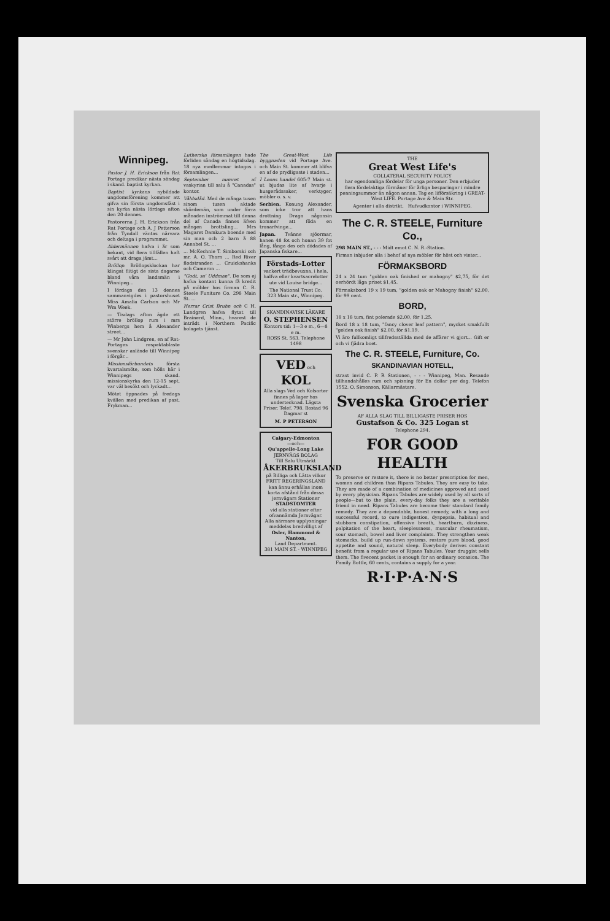Winnipeg.
Pastor J. H. Erickson från Rat Portage predikar nästa söndag i skand. baptist kyrkan.
Baptist kyrkans nybildade ungdomsförening kommer att gifva sin första ungdomsfäst i sin kyrka nästa lördags afton den 20 dennes.
Pastorerna J. H. Erickson från Rat Portage och A. J Petterson från Tyndall väntas närvara och deltaga i programmet.
Aldermännen hafva i år som bekant, vid flera tillfällen haft svårt att draga jämt...
Bröllop. Bröllopsklockan har klingat flitigt de sista dagarne bland våra landsmän i Winnipeg...
I lördags den 13 dennes sammanvigdes i pastorshuset Miss Amalia Carlson och Mr Wm Week.
— Tisdags afton ägde ett större bröllop rum i mrs Winbergs hem å Alexander street...
— Mr John Lindgren, en af Rat-Portages respektablaste svenskar anlände till Winnipeg i förgår...
Missionsförbundets första kvartalsmöte, som hölls här i Winnipegs skand. missionskyrka den 12-15 sept. var väl besökt och lyckadt...
Mötet öppnades på fredags kvällen med predikan af past. Frykman...
Lutherska församlingen hade förliden söndag en högtidsdag. 18 nya medlemmar intogos i församlingen...
September numret af vaskyrian till salu å "Canadas" kontor.
Våldsdåd. Med de många tusen sinom tusen aktade skördemän, som under förra månaden inströmmat till denna del af Canada finnes äfven mången brottsling... Mrs Magaret Damkura boende med sin man och 2 barn å 88 Annabel St. ...
... McKechnie T. Simborski och mr. A. O. Thorn ... Red River flodstranden ... Cruickshanks och Cameron ...
"Godt, sa' Uddman". De som ej hafva kontant kunna få kredit på möbler hos firman C. R. Steele Funiture Co. 298 Main St. ...
Herrar Crist Bruhn och C H. Lundgren hafva flytat till Brainerd, Minn., hvarest de inträdt i Northern Pacific bolagets tjänst.
The Great-West Life byggnaden vid Portage Ave. och Main St. kommer att blifva en af de prydligaste i staden...
I Leons handel 605-7 Main st. ut bjudas lite af hvarje i husgerådssaker, verktyger, möbler o. s. v.
Serbien. Konung Alexander, som icke tror att hans drottning Draga någonsin kommer att föda en tronarfvinge...
Japan. Tvänne sjöormar, hanen 48 fot och honan 39 fot lång, fånga des och dödades af Japanska fiskare...
Förstads-Lotter
vackert trädbevuxna, i hela, halfva eller kvartsacrelotter ute vid Louise bridge...
The National Trust Co.
323 Main str., Winnipeg.
SKANDINAVISK LÄKARE
O. STEPHENSEN
Kontors tid: 1—3 e m., 6—8 e m.
ROSS St. 563. Telephone 1498
VED och KOL
Alla slags Ved och Kolsorter finnes på lager hos undertecknad. Lägsta Priser. Telef. 798. Bostad 96 Dagmar st
M. P PETERSON
Calgary-Edmonton
—och—
Qu'appelle-Long Lake
JERNVÄGS BOLAG
Till Salu Utmärkt
ÅKERBRUKSLAND
på Billiga och Lätta vilkor
FRITT REGERINGSLAND
kan ännu erhållas inom korta afstånd från dessa jernvägars Stationer
STADSTOMTER
vid alla stationer efter ofvannämda Jernvägar.
Alla närmare upplysningar meddelas bredvilligt af
Osler, Hammond & Nanton,
Land Department.
381 MAIN ST. - WINNIPEG
THE
Great West Life's
COLLATERAL SECURITY POLICY
har egendomliga fördelar för unga personer. Den erbjuder flera fördelaktiga förmåner för årliga besparingar i mindre penningsummor än någon annan. Tag en lifförsäkring i GREAT-West LIFE. Portage Ave & Main Str.
Agenter i alla distrikt. Hufvudkontor i WINNIPEG.
The C. R. STEELE, Furniture Co.,
298 MAIN ST., - - - Midt emot C. N. R.-Station.
Firman inbjuder alla i behof af nya möbler för höst och vinter...
FÖRMAKSBORD
24 x 24 tum "golden oak finished or mahogny" $2,75, för det oerhördt låga priset $1,45.
Förmaksbord 19 x 19 tum, "golden oak or Mahogny finish" $2.00, för 99 cent.
BORD,
18 x 18 tum, fint polerade $2.00, för 1.25.
Bord 18 x 18 tum, "fancy clover leaf pattern", mycket smakfullt "golden oak finish" $2,00, för $1.19.
Vi äro fullkomligt tillfredsställda med de affärer vi gjort... Gift er och vi fjädra boet.
The C. R. STEELE, Furniture, Co.
SKANDINAVIAN HOTELL,
straxt invid C. P. R Stationen, - - - Winnipeg, Man. Resande tillhandahålles rum och spisning för En dollar per dag. Telefon 1552. O. Simonson, Källarmästare.
Svenska Grocerier
AF ALLA SLAG TILL BILLIGASTE PRISER HOS
Gustafson & Co. 325 Logan st
Telephone 294.
FOR GOOD HEALTH
To preserve or restore it, there is no better prescription for men, women and children than Ripans Tabules. They are easy to take. They are made of a combination of medicines approved and used by every physician. Ripans Tabules are widely used by all sorts of people—but to the plain, every-day folks they are a veritable friend in need. Ripans Tabules are become their standard family remedy. They are a dependable, honest remedy, with a long and successful record, to cure indigestion, dyspepsia, habitual and stubborn constipation, offensive breath, heartburn, dizziness, palpitation of the heart, sleeplessness, muscular rheumatism, sour stomach, bowel and liver complaints. They strengthen weak stomacks, build up run-down systems, restore pure blood, good appetite and sound, natural sleep. Everybody derives constant benefit from a regular use of Ripans Tabules. Your druggist sells them. The fivecent packet is enough for an ordinary occasion. The Family Bottle, 60 cents, contains a supply for a year.
R·I·P·A·N·S